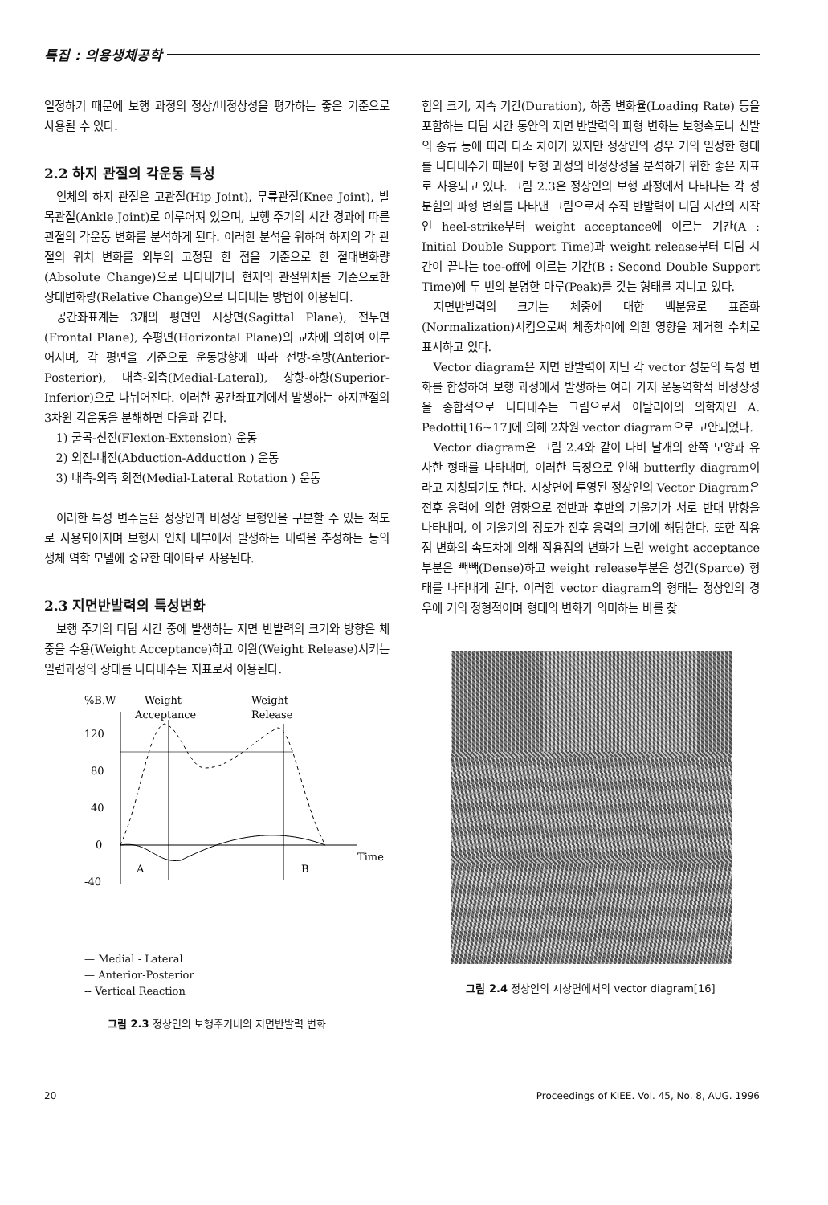특집 : 의용생체공학
일정하기 때문에 보행 과정의 정상/비정상성을 평가하는 좋은 기준으로 사용될 수 있다.
2.2 하지 관절의 각운동 특성
인체의 하지 관절은 고관절(Hip Joint), 무릎관절(Knee Joint), 발목관절(Ankle Joint)로 이루어져 있으며, 보행 주기의 시간 경과에 따른 관절의 각운동 변화를 분석하게 된다. 이러한 분석을 위하여 하지의 각 관절의 위치 변화를 외부의 고정된 한 점을 기준으로 한 절대변화량(Absolute Change)으로 나타내거나 현재의 관절위치를 기준으로한 상대변화량(Relative Change)으로 나타내는 방법이 이용된다.
공간좌표계는 3개의 평면인 시상면(Sagittal Plane), 전두면(Frontal Plane), 수평면(Horizontal Plane)의 교차에 의하여 이루어지며, 각 평면을 기준으로 운동방향에 따라 전방-후방(Anterior-Posterior), 내측-외측(Medial-Lateral), 상향-하향(Superior-Inferior)으로 나뉘어진다. 이러한 공간좌표계에서 발생하는 하지관절의 3차원 각운동을 분해하면 다음과 같다.
1) 굴곡-신전(Flexion-Extension) 운동
2) 외전-내전(Abduction-Adduction ) 운동
3) 내측-외측 회전(Medial-Lateral Rotation ) 운동
이러한 특성 변수들은 정상인과 비정상 보행인을 구분할 수 있는 척도로 사용되어지며 보행시 인체 내부에서 발생하는 내력을 추정하는 등의 생체 역학 모델에 중요한 데이타로 사용된다.
2.3 지면반발력의 특성변화
보행 주기의 디딤 시간 중에 발생하는 지면 반발력의 크기와 방향은 체중을 수용(Weight Acceptance)하고 이완(Weight Release)시키는 일련과정의 상태를 나타내주는 지표로서 이용된다.
%B.W
Weight
Acceptance
Weight
Release
120
80
40
0
-40
A
B
Time
— Medial - Lateral
— Anterior-Posterior
-- Vertical Reaction
그림 2.3 정상인의 보행주기내의 지면반발력 변화
힘의 크기, 지속 기간(Duration), 하중 변화율(Loading Rate) 등을 포함하는 디딤 시간 동안의 지면 반발력의 파형 변화는 보행속도나 신발의 종류 등에 따라 다소 차이가 있지만 정상인의 경우 거의 일정한 형태를 나타내주기 때문에 보행 과정의 비정상성을 분석하기 위한 좋은 지표로 사용되고 있다. 그림 2.3은 정상인의 보행 과정에서 나타나는 각 성분힘의 파형 변화를 나타낸 그림으로서 수직 반발력이 디딤 시간의 시작인 heel-strike부터 weight acceptance에 이르는 기간(A : Initial Double Support Time)과 weight release부터 디딤 시간이 끝나는 toe-off에 이르는 기간(B : Second Double Support Time)에 두 번의 분명한 마루(Peak)를 갖는 형태를 지니고 있다.
지면반발력의 크기는 체중에 대한 백분율로 표준화(Normalization)시킴으로써 체중차이에 의한 영향을 제거한 수치로 표시하고 있다.
Vector diagram은 지면 반발력이 지닌 각 vector 성분의 특성 변화를 합성하여 보행 과정에서 발생하는 여러 가지 운동역학적 비정상성을 종합적으로 나타내주는 그림으로서 이탈리아의 의학자인 A. Pedotti[16~17]에 의해 2차원 vector diagram으로 고안되었다.
Vector diagram은 그림 2.4와 같이 나비 날개의 한쪽 모양과 유사한 형태를 나타내며, 이러한 특징으로 인해 butterfly diagram이라고 지칭되기도 한다. 시상면에 투영된 정상인의 Vector Diagram은 전후 응력에 의한 영향으로 전반과 후반의 기울기가 서로 반대 방향을 나타내며, 이 기울기의 정도가 전후 응력의 크기에 해당한다. 또한 작용점 변화의 속도차에 의해 작용점의 변화가 느린 weight acceptance부분은 빽빽(Dense)하고 weight release부분은 성긴(Sparce) 형태를 나타내게 된다. 이러한 vector diagram의 형태는 정상인의 경우에 거의 정형적이며 형태의 변화가 의미하는 바를 찾
그림 2.4 정상인의 시상면에서의 vector diagram[16]
20 Proceedings of KIEE. Vol. 45, No. 8, AUG. 1996